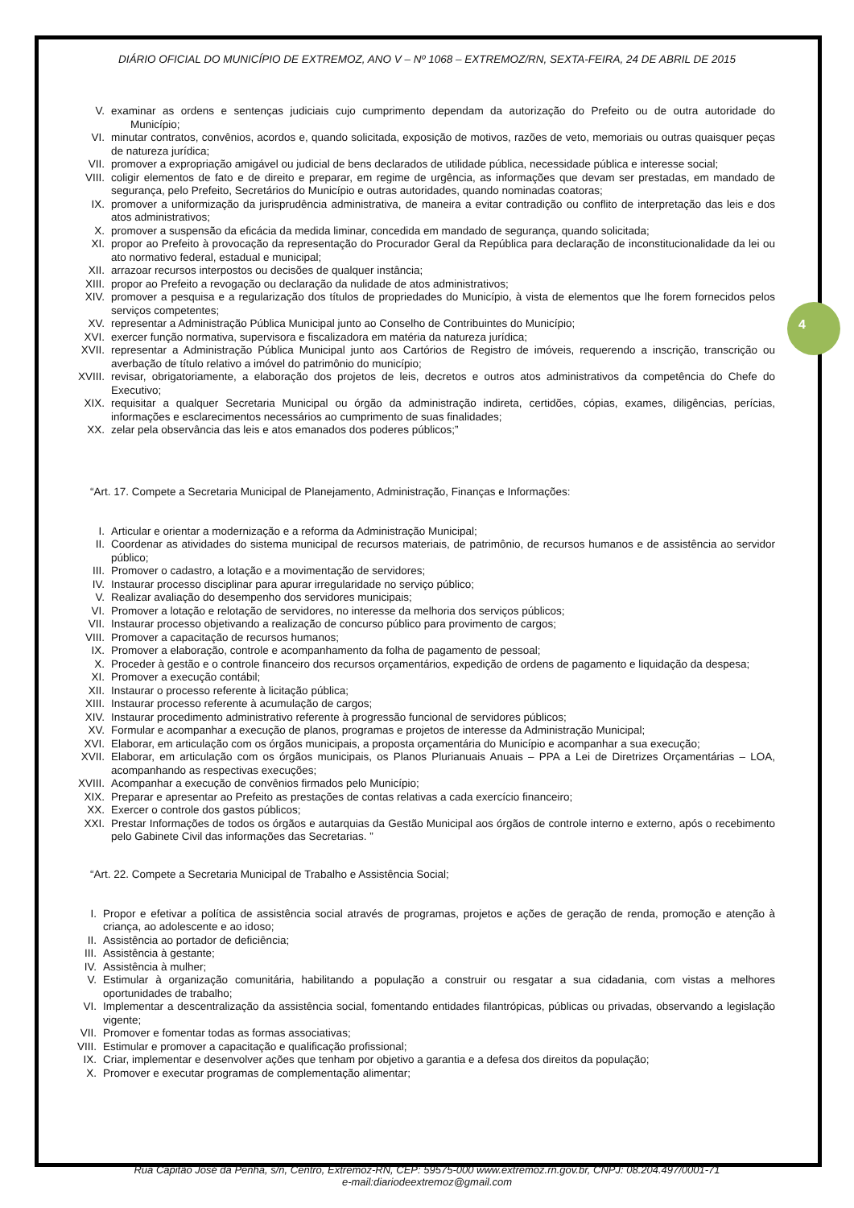DIÁRIO OFICIAL DO MUNICÍPIO DE EXTREMOZ, ANO V – Nº 1068 – EXTREMOZ/RN, SEXTA-FEIRA, 24 DE ABRIL DE 2015
4
V. examinar as ordens e sentenças judiciais cujo cumprimento dependam da autorização do Prefeito ou de outra autoridade do Município;
VI. minutar contratos, convênios, acordos e, quando solicitada, exposição de motivos, razões de veto, memoriais ou outras quaisquer peças de natureza jurídica;
VII. promover a expropriação amigável ou judicial de bens declarados de utilidade pública, necessidade pública e interesse social;
VIII. coligir elementos de fato e de direito e preparar, em regime de urgência, as informações que devam ser prestadas, em mandado de segurança, pelo Prefeito, Secretários do Município e outras autoridades, quando nominadas coatoras;
IX. promover a uniformização da jurisprudência administrativa, de maneira a evitar contradição ou conflito de interpretação das leis e dos atos administrativos;
X. promover a suspensão da eficácia da medida liminar, concedida em mandado de segurança, quando solicitada;
XI. propor ao Prefeito à provocação da representação do Procurador Geral da República para declaração de inconstitucionalidade da lei ou ato normativo federal, estadual e municipal;
XII. arrazoar recursos interpostos ou decisões de qualquer instância;
XIII. propor ao Prefeito a revogação ou declaração da nulidade de atos administrativos;
XIV. promover a pesquisa e a regularização dos títulos de propriedades do Município, à vista de elementos que lhe forem fornecidos pelos serviços competentes;
XV. representar a Administração Pública Municipal junto ao Conselho de Contribuintes do Município;
XVI. exercer função normativa, supervisora e fiscalizadora em matéria da natureza jurídica;
XVII. representar a Administração Pública Municipal junto aos Cartórios de Registro de imóveis, requerendo a inscrição, transcrição ou averbação de título relativo a imóvel do patrimônio do município;
XVIII. revisar, obrigatoriamente, a elaboração dos projetos de leis, decretos e outros atos administrativos da competência do Chefe do Executivo;
XIX. requisitar a qualquer Secretaria Municipal ou órgão da administração indireta, certidões, cópias, exames, diligências, perícias, informações e esclarecimentos necessários ao cumprimento de suas finalidades;
XX. zelar pela observância das leis e atos emanados dos poderes públicos;”
“Art. 17. Compete a Secretaria Municipal de Planejamento, Administração, Finanças e Informações:
I. Articular e orientar a modernização e a reforma da Administração Municipal;
II. Coordenar as atividades do sistema municipal de recursos materiais, de patrimônio, de recursos humanos e de assistência ao servidor público;
III. Promover o cadastro, a lotação e a movimentação de servidores;
IV. Instaurar processo disciplinar para apurar irregularidade no serviço público;
V. Realizar avaliação do desempenho dos servidores municipais;
VI. Promover a lotação e relotação de servidores, no interesse da melhoria dos serviços públicos;
VII. Instaurar processo objetivando a realização de concurso público para provimento de cargos;
VIII. Promover a capacitação de recursos humanos;
IX. Promover a elaboração, controle e acompanhamento da folha de pagamento de pessoal;
X. Proceder à gestão e o controle financeiro dos recursos orçamentários, expedição de ordens de pagamento e liquidação da despesa;
XI. Promover a execução contábil;
XII. Instaurar o processo referente à licitação pública;
XIII. Instaurar processo referente à acumulação de cargos;
XIV. Instaurar procedimento administrativo referente à progressão funcional de servidores públicos;
XV. Formular e acompanhar a execução de planos, programas e projetos de interesse da Administração Municipal;
XVI. Elaborar, em articulação com os órgãos municipais, a proposta orçamentária do Município e acompanhar a sua execução;
XVII. Elaborar, em articulação com os órgãos municipais, os Planos Plurianuais Anuais – PPA a Lei de Diretrizes Orçamentárias – LOA, acompanhando as respectivas execuções;
XVIII. Acompanhar a execução de convênios firmados pelo Município;
XIX. Preparar e apresentar ao Prefeito as prestações de contas relativas a cada exercício financeiro;
XX. Exercer o controle dos gastos públicos;
XXI. Prestar Informações de todos os órgãos e autarquias da Gestão Municipal aos órgãos de controle interno e externo, após o recebimento pelo Gabinete Civil das informações das Secretarias. ”
“Art. 22. Compete a Secretaria Municipal de Trabalho e Assistência Social;
I. Propor e efetivar a política de assistência social através de programas, projetos e ações de geração de renda, promoção e atenção à criança, ao adolescente e ao idoso;
II. Assistência ao portador de deficiência;
III. Assistência à gestante;
IV. Assistência à mulher;
V. Estimular à organização comunitária, habilitando a população a construir ou resgatar a sua cidadania, com vistas a melhores oportunidades de trabalho;
VI. Implementar a descentralização da assistência social, fomentando entidades filantrópicas, públicas ou privadas, observando a legislação vigente;
VII. Promover e fomentar todas as formas associativas;
VIII. Estimular e promover a capacitação e qualificação profissional;
IX. Criar, implementar e desenvolver ações que tenham por objetivo a garantia e a defesa dos direitos da população;
X. Promover e executar programas de complementação alimentar;
Rua Capitão José da Penha, s/n, Centro, Extremoz-RN, CEP: 59575-000 www.extremoz.rn.gov.br, CNPJ: 08.204.497/0001-71
e-mail:diariodeextremoz@gmail.com